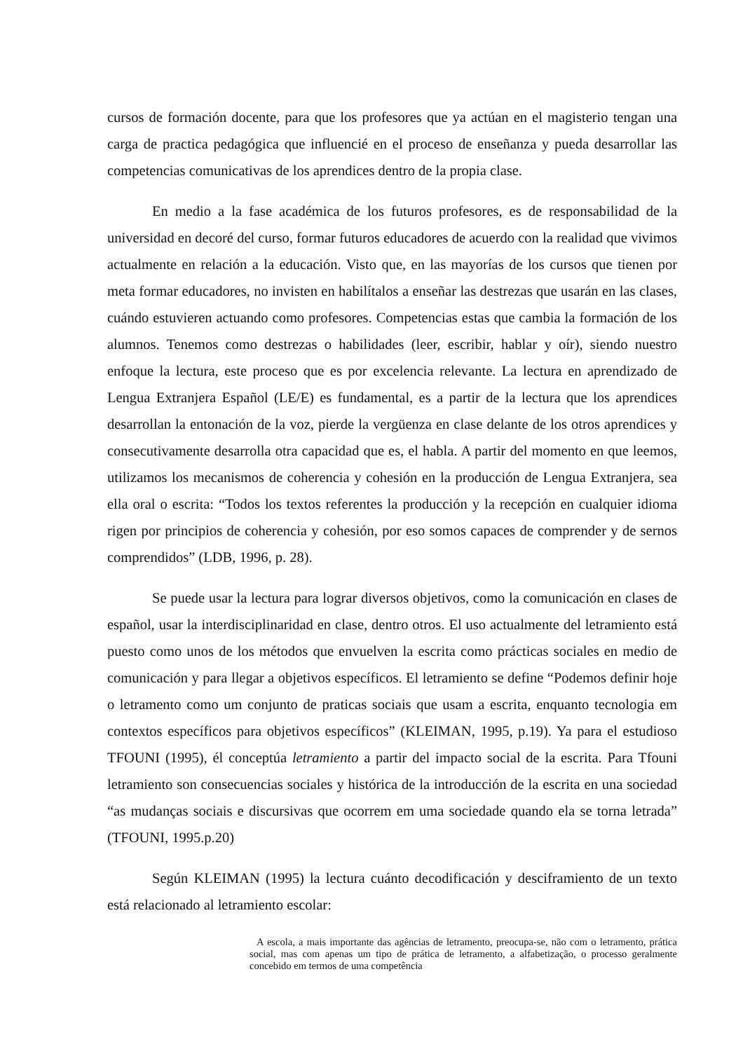cursos de formación docente, para que los profesores que ya actúan en el magisterio tengan una carga de practica pedagógica que influencié en el proceso de enseñanza y pueda desarrollar las competencias comunicativas de los aprendices dentro de la propia clase.
En medio a la fase académica de los futuros profesores, es de responsabilidad de la universidad en decoré del curso, formar futuros educadores de acuerdo con la realidad que vivimos actualmente en relación a la educación. Visto que, en las mayorías de los cursos que tienen por meta formar educadores, no invisten en habilítalos a enseñar las destrezas que usarán en las clases, cuándo estuvieren actuando como profesores. Competencias estas que cambia la formación de los alumnos. Tenemos como destrezas o habilidades (leer, escribir, hablar y oír), siendo nuestro enfoque la lectura, este proceso que es por excelencia relevante. La lectura en aprendizado de Lengua Extranjera Español (LE/E) es fundamental, es a partir de la lectura que los aprendices desarrollan la entonación de la voz, pierde la vergüenza en clase delante de los otros aprendices y consecutivamente desarrolla otra capacidad que es, el habla. A partir del momento en que leemos, utilizamos los mecanismos de coherencia y cohesión en la producción de Lengua Extranjera, sea ella oral o escrita: “Todos los textos referentes la producción y la recepción en cualquier idioma rigen por principios de coherencia y cohesión, por eso somos capaces de comprender y de sernos comprendidos” (LDB, 1996, p. 28).
Se puede usar la lectura para lograr diversos objetivos, como la comunicación en clases de español, usar la interdisciplinaridad en clase, dentro otros. El uso actualmente del letramiento está puesto como unos de los métodos que envuelven la escrita como prácticas sociales en medio de comunicación y para llegar a objetivos específicos. El letramiento se define “Podemos definir hoje o letramento como um conjunto de praticas sociais que usam a escrita, enquanto tecnologia em contextos específicos para objetivos específicos” (KLEIMAN, 1995, p.19). Ya para el estudioso TFOUNI (1995), él conceptúa letramiento a partir del impacto social de la escrita. Para Tfouni letramiento son consecuencias sociales y histórica de la introducción de la escrita en una sociedad “as mudanças sociais e discursivas que ocorrem em uma sociedade quando ela se torna letrada” (TFOUNI, 1995.p.20)
Según KLEIMAN (1995) la lectura cuánto decodificación y desciframiento de un texto está relacionado al letramiento escolar:
A escola, a mais importante das agências de letramento, preocupa-se, não com o letramento, prática social, mas com apenas um tipo de prática de letramento, a alfabetização, o processo geralmente concebido em termos de uma competência